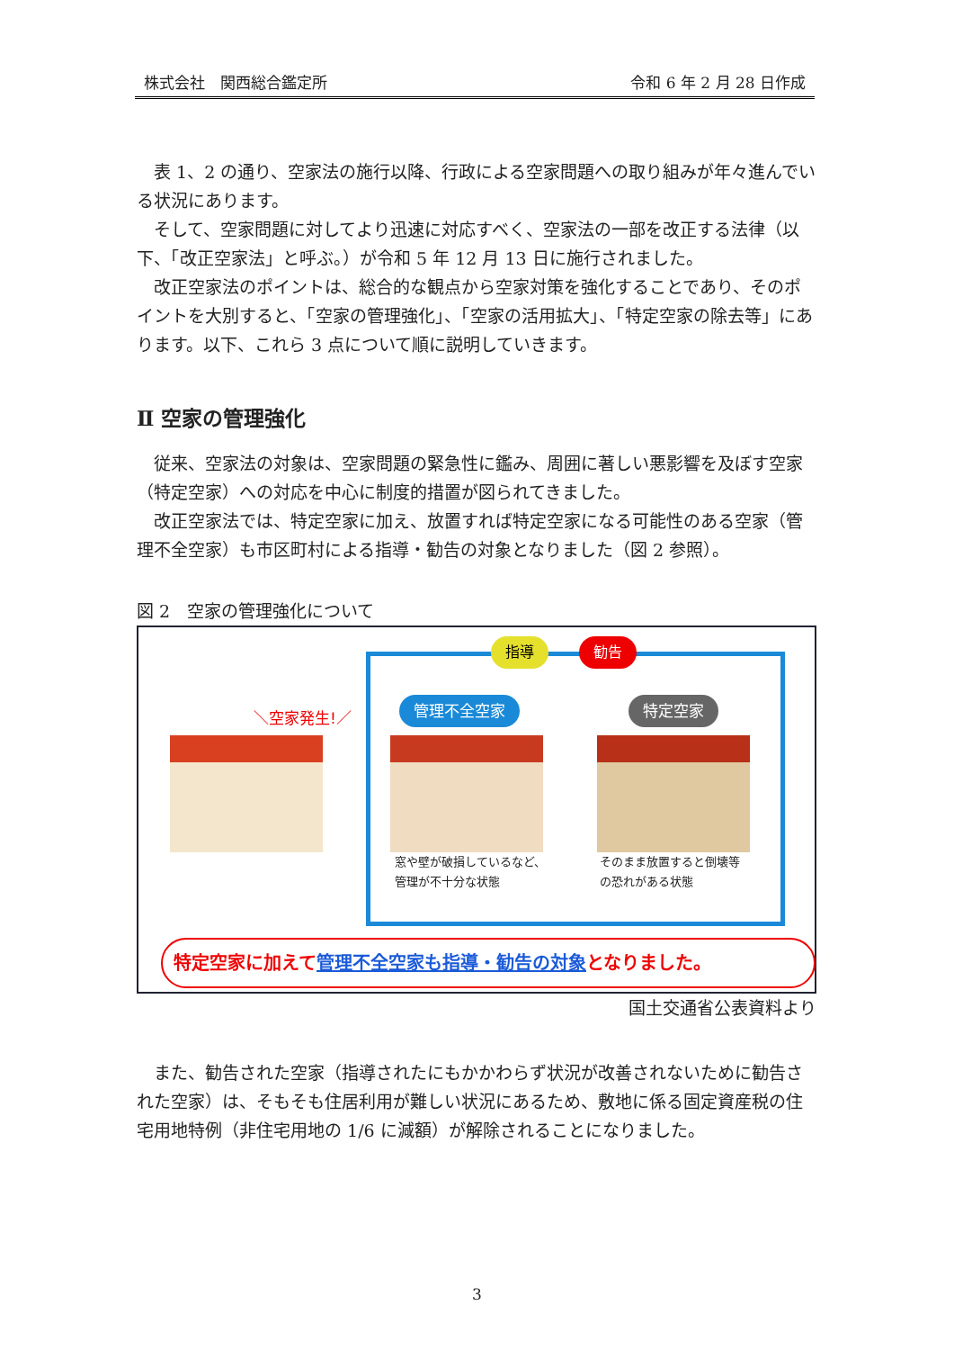株式会社　関西総合鑑定所 令和 6 年 2 月 28 日作成
表 1、2 の通り、空家法の施行以降、行政による空家問題への取り組みが年々進んでいる状況にあります。
そして、空家問題に対してより迅速に対応すべく、空家法の一部を改正する法律（以下、「改正空家法」と呼ぶ。）が令和 5 年 12 月 13 日に施行されました。
改正空家法のポイントは、総合的な観点から空家対策を強化することであり、そのポイントを大別すると、「空家の管理強化」、「空家の活用拡大」、「特定空家の除去等」にあります。以下、これら 3 点について順に説明していきます。
Ⅱ 空家の管理強化
従来、空家法の対象は、空家問題の緊急性に鑑み、周囲に著しい悪影響を及ぼす空家（特定空家）への対応を中心に制度的措置が図られてきました。
改正空家法では、特定空家に加え、放置すれば特定空家になる可能性のある空家（管理不全空家）も市区町村による指導・勧告の対象となりました（図 2 参照）。
図 2　空家の管理強化について
指導 勧告
＼空家発生!／ 管理不全空家 特定空家
窓や壁が破損しているなど、
管理が不十分な状態
そのまま放置すると倒壊等
の恐れがある状態
特定空家に加えて管理不全空家も指導・勧告の対象となりました。
国土交通省公表資料より
また、勧告された空家（指導されたにもかかわらず状況が改善されないために勧告された空家）は、そもそも住居利用が難しい状況にあるため、敷地に係る固定資産税の住宅用地特例（非住宅用地の 1/6 に減額）が解除されることになりました。
3